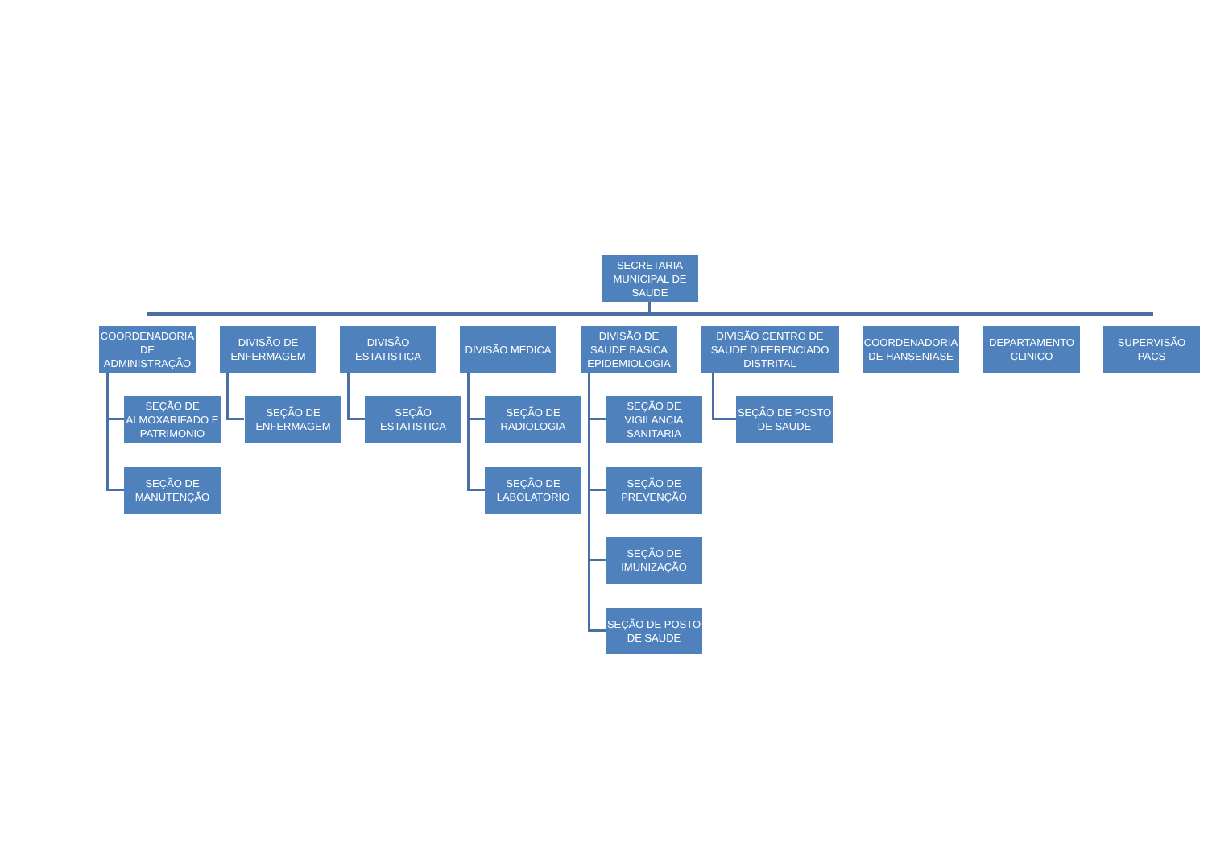SECRETARIA MUNICIPAL DE SAUDE
COORDENADORIA DE ADMINISTRAÇÃO
SEÇÃO DE ALMOXARIFADO E PATRIMONIO
SEÇÃO DE MANUTENÇÃO
DIVISÃO DE ENFERMAGEM
SEÇÃO DE ENFERMAGEM
DIVISÃO ESTATISTICA
SEÇÃO ESTATISTICA
DIVISÃO MEDICA
SEÇÃO DE RADIOLOGIA
SEÇÃO DE LABOLATORIO
DIVISÃO DE SAUDE BASICA EPIDEMIOLOGIA
SEÇÃO DE VIGILANCIA SANITARIA
SEÇÃO DE PREVENÇÃO
SEÇÃO DE IMUNIZAÇÃO
SEÇÃO DE POSTO DE SAUDE
DIVISÃO CENTRO DE SAUDE DIFERENCIADO DISTRITAL
SEÇÃO DE POSTO DE SAUDE
COORDENADORIA DE HANSENIASE
DEPARTAMENTO CLINICO
SUPERVISÃO PACS